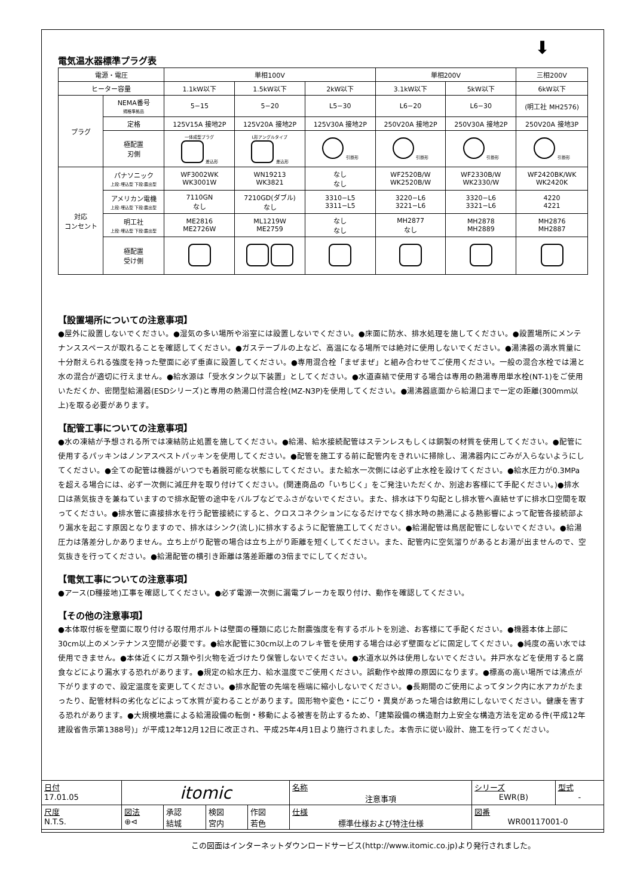⬇
電気温水器標準プラグ表
| 電源・電圧 | | 単相100V | | | 単相200V | | 三相200V |
| ヒーター容量 | | 1.1kW以下 | 1.5kW以下 | 2kW以下 | 3.1kW以下 | 5kW以下 | 6kW以下 |
| プラグ | NEMA番号 規格準拠品 | 5−15 | 5−20 | L5−30 | L6−20 | L6−30 | (明工社 MH2576) |
| | 定格 | 125V15A 接地2P | 125V20A 接地2P | 125V30A 接地2P | 250V20A 接地2P | 250V30A 接地2P | 250V20A 接地3P |
| | 極配置 刃側 | 一体成型プラグ 差込形 | L形アングルタイプ 差込形 | 引掛形 | 引掛形 | 引掛形 | 引掛形 |
| 対応 コンセント | パナソニック 上段:埋込型 下段:露出型 | WF3002WK WK3001W | WN19213 WK3821 | なし なし | WF2520B/W WK2520B/W | WF2330B/W WK2330/W | WF2420BK/WK WK2420K |
| | アメリカン電機 上段:埋込型 下段:露出型 | 7110GN なし | 7210GD(ダブル) なし | 3310−L5 3311−L5 | 3220−L6 3221−L6 | 3320−L6 3321−L6 | 4220 4221 |
| | 明工社 上段:埋込型 下段:露出型 | ME2816 ME2726W | ML1219W ME2759 | なし なし | MH2877 なし | MH2878 MH2889 | MH2876 MH2887 |
| | 極配置 受け側 | | | | | | |
【設置場所についての注意事項】
●屋外に設置しないでください。●湿気の多い場所や浴室には設置しないでください。●床面に防水、排水処理を施してください。●設置場所にメンテナンススペースが取れることを確認してください。●ガステーブルの上など、高温になる場所では絶対に使用しないでください。●湯沸器の満水質量に十分耐えられる強度を持った壁面に必ず垂直に設置してください。●専用混合栓「まぜまぜ」と組み合わせてご使用ください。一般の混合水栓では湯と水の混合が適切に行えません。●給水源は「受水タンク以下装置」としてください。●水道直結で使用する場合は専用の熱湯専用単水栓(NT-1)をご使用いただくか、密閉型給湯器(ESDシリーズ)と専用の熱湯口付混合栓(MZ-N3P)を使用してください。●湯沸器底面から給湯口まで一定の距離(300mm以上)を取る必要があります。
【配管工事についての注意事項】
●水の凍結が予想される所では凍結防止処置を施してください。●給湯、給水接続配管はステンレスもしくは銅製の材質を使用してください。●配管に使用するパッキンはノンアスベストパッキンを使用してください。●配管を施工する前に配管内をきれいに掃除し、湯沸器内にごみが入らないようにしてください。●全ての配管は機器がいつでも着脱可能な状態にしてください。また給水一次側には必ず止水栓を設けてください。●給水圧力が0.3MPaを超える場合には、必ず一次側に減圧弁を取り付けてください。(関連商品の「いちじく」をご発注いただくか、別途お客様にて手配ください。)●排水口は蒸気抜きを兼ねていますので排水配管の途中をバルブなどでふさがないでください。また、排水は下り勾配とし排水管へ直結せずに排水口空間を取ってください。●排水管に直接排水を行う配管接続にすると、クロスコネクションになるだけでなく排水時の熱湯による熱影響によって配管各接続部より漏水を起こす原因となりますので、排水はシンク(流し)に排水するように配管施工してください。●給湯配管は鳥居配管にしないでください。●給湯圧力は落差分しかありません。立ち上がり配管の場合は立ち上がり距離を短くしてください。また、配管内に空気溜りがあるとお湯が出ませんので、空気抜きを行ってください。●給湯配管の横引き距離は落差距離の3倍までにしてください。
【電気工事についての注意事項】
●アース(D種接地)工事を確認してください。●必ず電源一次側に漏電ブレーカを取り付け、動作を確認してください。
【その他の注意事項】
●本体取付板を壁面に取り付ける取付用ボルトは壁面の種類に応じた耐震強度を有するボルトを別途、お客様にて手配ください。●機器本体上部に30cm以上のメンテナンス空間が必要です。●給水配管に30cm以上のフレキ管を使用する場合は必ず壁面などに固定してください。●純度の高い水では使用できません。●本体近くにガス類や引火物を近づけたり保管しないでください。●水道水以外は使用しないでください。井戸水などを使用すると腐食などにより漏水する恐れがあります。●規定の給水圧力、給水温度でご使用ください。誤動作や故障の原因になります。●標高の高い場所では沸点が下がりますので、設定温度を変更してください。●排水配管の先端を極端に縮小しないでください。●長期間のご使用によってタンク内に水アカがたまったり、配管材料の劣化などによって水質が変わることがあります。固形物や変色・にごり・異臭があった場合は飲用にしないでください。健康を害する恐れがあります。●大規模地震による給湯設備の転倒・移動による被害を防止するため、「建築設備の構造耐力上安全な構造方法を定める件(平成12年建設省告示第1388号)」が平成12年12月12日に改正され、平成25年4月1日より施行されました。本告示に従い設計、施工を行ってください。
| 日付 17.01.05 | itomic | | | | 名称 注意事項 | シリーズ EWR(B) | 型式 - |
| 尺度 N.T.S. | 図法 ⊕⊲ | 承認 結城 | 検図 宮内 | 作図 若色 | 仕様 標準仕様および特注仕様 | 図番 WR00117001-0 | |
この図面はインターネットダウンロードサービス(http://www.itomic.co.jp)より発行されました。